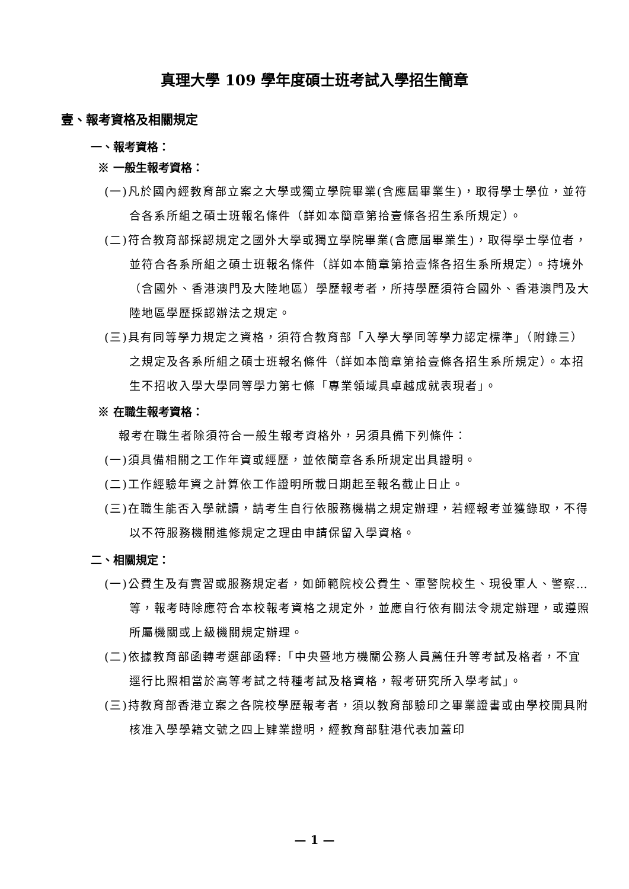真理大學 109 學年度碩士班考試入學招生簡章
壹、報考資格及相關規定
一、報考資格：
※ 一般生報考資格：
(一)凡於國內經教育部立案之大學或獨立學院畢業(含應屆畢業生)，取得學士學位，並符合各系所組之碩士班報名條件（詳如本簡章第拾壹條各招生系所規定）。
(二)符合教育部採認規定之國外大學或獨立學院畢業(含應屆畢業生)，取得學士學位者，並符合各系所組之碩士班報名條件（詳如本簡章第拾壹條各招生系所規定）。持境外（含國外、香港澳門及大陸地區）學歷報考者，所持學歷須符合國外、香港澳門及大陸地區學歷採認辦法之規定。
(三)具有同等學力規定之資格，須符合教育部「入學大學同等學力認定標準」（附錄三）之規定及各系所組之碩士班報名條件（詳如本簡章第拾壹條各招生系所規定）。本招生不招收入學大學同等學力第七條「專業領域具卓越成就表現者」。
※ 在職生報考資格：
報考在職生者除須符合一般生報考資格外，另須具備下列條件：
(一)須具備相關之工作年資或經歷，並依簡章各系所規定出具證明。
(二)工作經驗年資之計算依工作證明所載日期起至報名截止日止。
(三)在職生能否入學就讀，請考生自行依服務機構之規定辦理，若經報考並獲錄取，不得以不符服務機關進修規定之理由申請保留入學資格。
二、相關規定：
(一)公費生及有實習或服務規定者，如師範院校公費生、軍警院校生、現役軍人、警察…等，報考時除應符合本校報考資格之規定外，並應自行依有關法令規定辦理，或遵照所屬機關或上級機關規定辦理。
(二)依據教育部函轉考選部函釋:「中央暨地方機關公務人員薦任升等考試及格者，不宜逕行比照相當於高等考試之特種考試及格資格，報考研究所入學考試」。
(三)持教育部香港立案之各院校學歷報考者，須以教育部驗印之畢業證書或由學校開具附核准入學學籍文號之四上肄業證明，經教育部駐港代表加蓋印
— 1 —